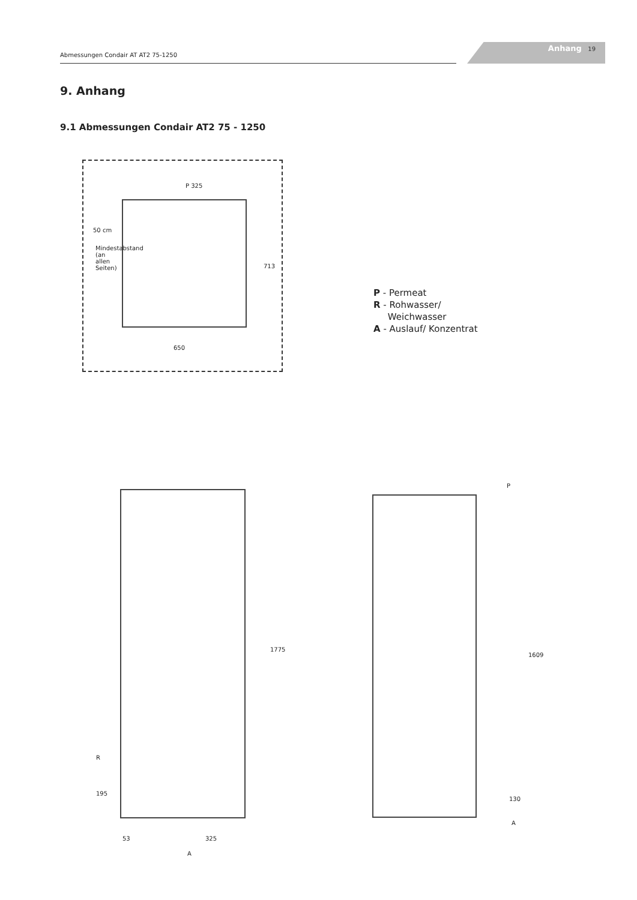Abmessungen Condair AT AT2 75-1250
Anhang 19
9. Anhang
9.1 Abmessungen Condair AT2 75 - 1250
P 325
50 cm
713
650
Mindestabstand (an allen Seiten)
P - Permeat
R - Rohwasser/
Weichwasser
A - Auslauf/ Konzentrat
1775
R
195
53 325
A
P
1609
130
A